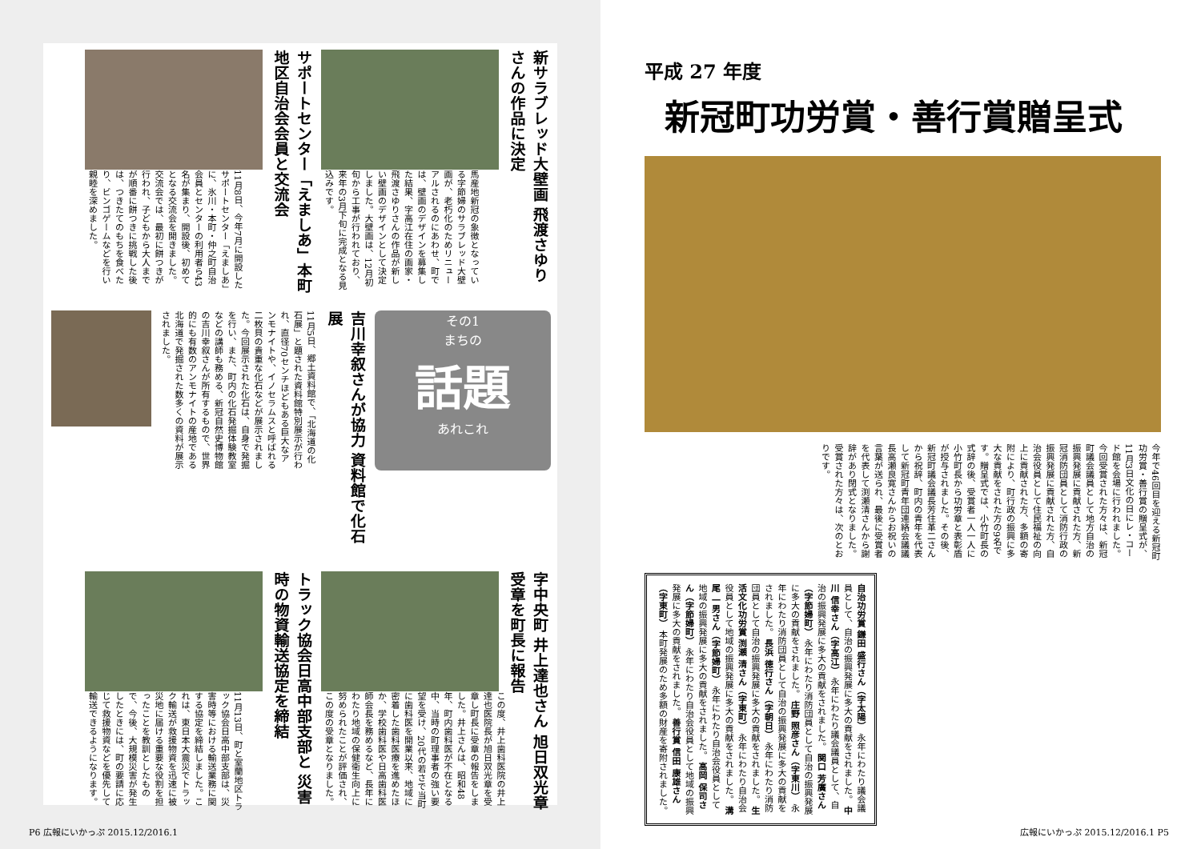新サラブレッド大壁画 飛渡さゆりさんの作品に決定
馬産地新冠の象徴となっている字節婦のサラブレッド大壁画が、老朽化のためリニューアルされるのにあわせ、町では、壁画のデザインを募集した結果、字高江在住の画家・飛渡さゆりさんの作品が新しい壁画のデザインとして決定しました。大壁画は、12月初旬から工事が行われており、来年の3月下旬に完成となる見込みです。
サポートセンター「えましあ」本町地区自治会会員と交流会
11月8日、今年7月に開設したサポートセンター「えましあ」に、氷川・本町・仲之町自治会員とセンターの利用者ら43名が集まり、開設後、初めてとなる交流会を開きました。交流会では、最初に餅つきが行われ、子どもから大人までが順番に餅つきに挑戦した後は、つきたてのもちを食べたり、ビンゴゲームなどを行い親睦を深めました。
その1
まちの
話題
あれこれ
吉川幸叙さんが協力 資料館で化石展
11月5日、郷土資料館で、「北海道の化石展」と題された資料館特別展示が行われ、直径70センチほどもある巨大なアンモナイトや、イノセラムスと呼ばれる二枚貝の貴重な化石などが展示されました。今回展示された化石は、自身で発掘を行い、また、町内の化石発掘体験教室などの講師も務める、新冠自然史博物館の吉川幸叙さんが所有するもので、世界的にも有数のアンモナイトの産地である北海道で発掘された数多くの資料が展示されました。
字中央町 井上達也さん 旭日双光章受章を町長に報告
この度、井上歯科医院の井上達也医院長が旭日双光章を受章し町長に受章の報告をしました。井上さんは、昭和48年、町内歯科医が不在となる中、当時の町理事者の強い要望を受け、20代の若さで当町に歯科医を開業以来、地域に密着した歯科医療を進めたほか、学校歯科医や日高歯科医師会長を務めるなど、長年にわたり地域の保健衛生向上に努められたことが評価され、この度の受章となりました。
トラック協会日高中部支部と 災害時の物資輸送協定を締結
11月13日、町と室蘭地区トラック協会日高中部支部は、災害時等における輸送業務に関する協定を締結しました。これは、東日本大震災でトラック輸送が救援物資を迅速に被災地に届ける重要な役割を担ったことを教訓としたもので、今後、大規模災害が発生したときには、町の要請に応じて救援物資などを優先して輸送できるようになります。
P6 広報にいかっぷ 2015.12/2016.1
平成 27 年度
新冠町功労賞・善行賞贈呈式
今年で46回目を迎える新冠町功労賞・善行賞の贈呈式が、11月3日文化の日にレ・コード館を会場に行われました。今回受賞された方々は、新冠町議会議員として地方自治の振興発展に貢献された方、新冠消防団員として消防行政の振興発展に貢献された方、自治会役員として住民福祉の向上に貢献された方、多額の寄附により、町行政の振興に多大な貢献をされた方の9名です。贈呈式では、小竹町長の式辞の後、受賞者一人一人に小竹町長から功労章と表彰盾が授与されました。その後、新冠町議会議長芳住革二さんから祝辞、町内の青年を代表して新冠町青年団連絡会議議長高瀬良寛さんからお祝いの言葉が送られ、最後に受賞者を代表して渕瀬清さんから謝辞があり閉式となりました。受賞された方々は、次のとおりです。
自治功労賞 鎌田 盛行さん（字太陽） 永年にわたり議会議員として、自治の振興発展に多大の貢献をされました。 中川 信幸さん（字高江） 永年にわたり議会議員として、自治の振興発展に多大の貢献をされました。 関口 芳廣さん（字節婦町） 永年にわたり消防団員として自治の振興発展に多大の貢献をされました。 庄野 照彦さん（字東川） 永年にわたり消防団員として自治の振興発展に多大の貢献をされました。 長浜 徳行さん（字朝日） 永年にわたり消防団員として自治の振興発展に多大の貢献をされました。 生活文化功労賞 渕瀬 清さん（字東町） 永年にわたり自治会役員として地域の振興発展に多大の貢献をされました。 溝尾 一男さん（字節婦町） 永年にわたり自治会役員として地域の振興発展に多大の貢献をされました。 高岡 保司さん（字節婦町） 永年にわたり自治会役員として地域の振興発展に多大の貢献をされました。 善行賞 信田 康雄さん（字東町） 本町発展のため多額の財産を寄附されました。
広報にいかっぷ 2015.12/2016.1 P5